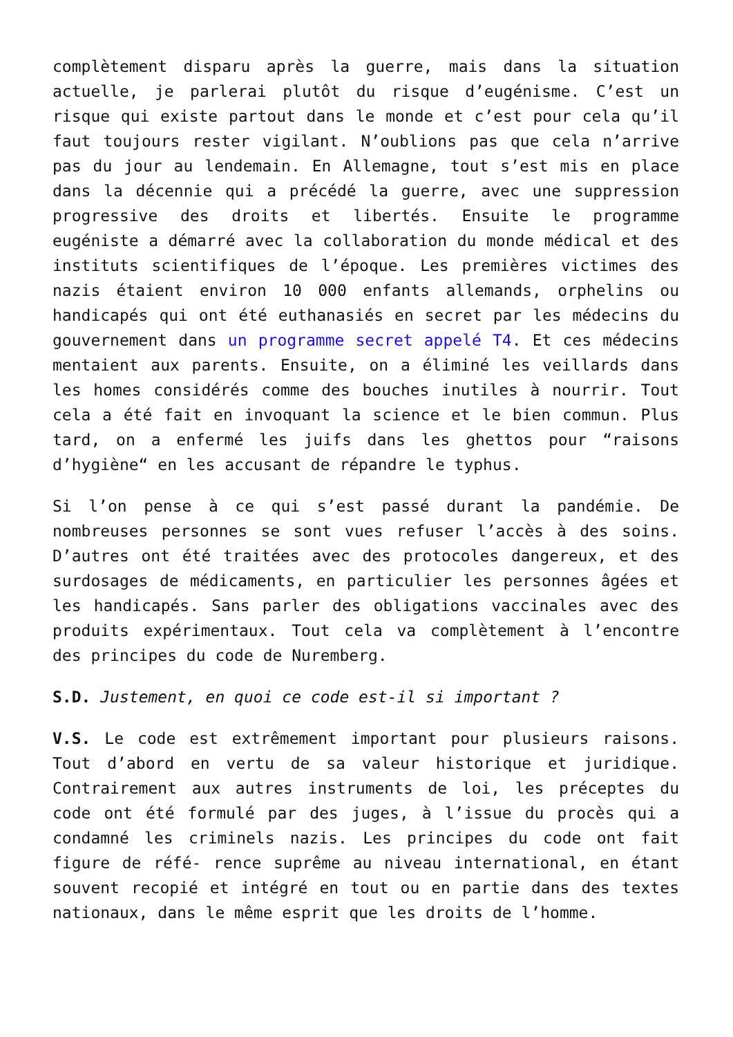complètement disparu après la guerre, mais dans la situation actuelle, je parlerai plutôt du risque d’eugénisme. C’est un risque qui existe partout dans le monde et c’est pour cela qu’il faut toujours rester vigilant. N’oublions pas que cela n’arrive pas du jour au lendemain. En Allemagne, tout s’est mis en place dans la décennie qui a précédé la guerre, avec une suppression progressive des droits et libertés. Ensuite le programme eugéniste a démarré avec la collaboration du monde médical et des instituts scientifiques de l’époque. Les premières victimes des nazis étaient environ 10 000 enfants allemands, orphelins ou handicapés qui ont été euthanasiés en secret par les médecins du gouvernement dans un programme secret appelé T4. Et ces médecins mentaient aux parents. Ensuite, on a éliminé les veillards dans les homes considérés comme des bouches inutiles à nourrir. Tout cela a été fait en invoquant la science et le bien commun. Plus tard, on a enfermé les juifs dans les ghettos pour “raisons d’hygiène“ en les accusant de répandre le typhus.
Si l’on pense à ce qui s’est passé durant la pandémie. De nombreuses personnes se sont vues refuser l’accès à des soins. D’autres ont été traitées avec des protocoles dangereux, et des surdosages de médicaments, en particulier les personnes âgées et les handicapés. Sans parler des obligations vaccinales avec des produits expérimentaux. Tout cela va complètement à l’encontre des principes du code de Nuremberg.
S.D. Justement, en quoi ce code est-il si important ?
V.S. Le code est extrêmement important pour plusieurs raisons. Tout d’abord en vertu de sa valeur historique et juridique. Contrairement aux autres instruments de loi, les préceptes du code ont été formulé par des juges, à l’issue du procès qui a condamné les criminels nazis. Les principes du code ont fait figure de réfé- rence suprême au niveau international, en étant souvent recopié et intégré en tout ou en partie dans des textes nationaux, dans le même esprit que les droits de l’homme.